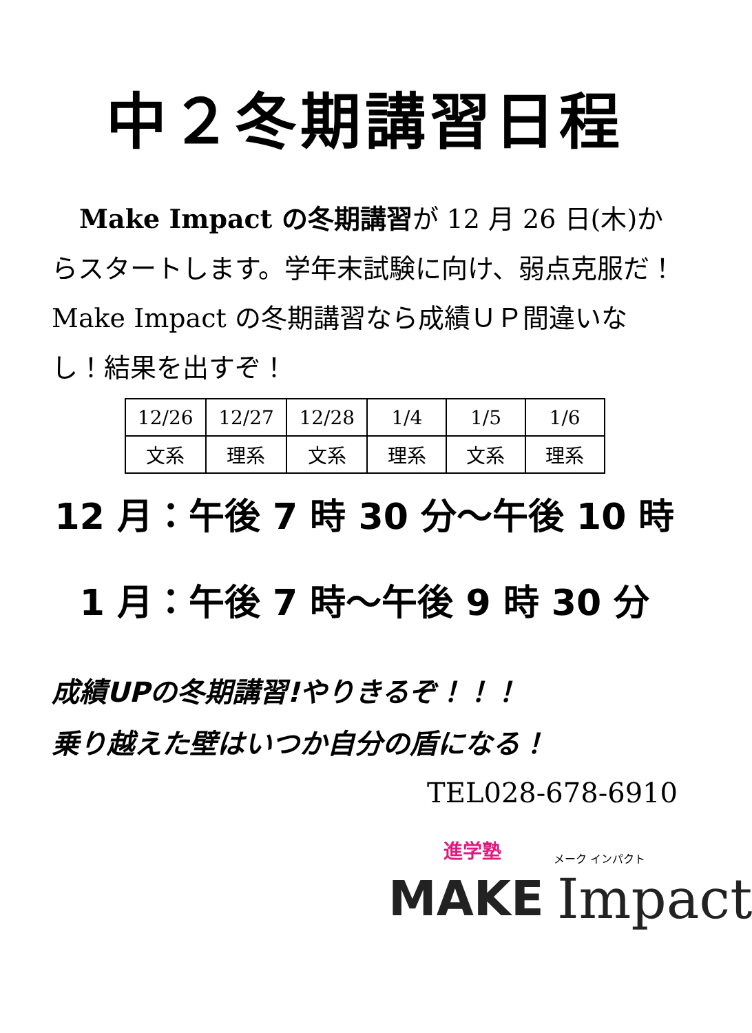中２冬期講習日程
Make Impact の冬期講習が 12 月 26 日(木)からスタートします。学年末試験に向け、弱点克服だ！Make Impact の冬期講習なら成績ＵＰ間違いなし！結果を出すぞ！
| 12/26 | 12/27 | 12/28 | 1/4 | 1/5 | 1/6 |
| 文系 | 理系 | 文系 | 理系 | 文系 | 理系 |
12 月：午後 7 時 30 分～午後 10 時
1 月：午後 7 時～午後 9 時 30 分
成績UPの冬期講習!やりきるぞ！！！
乗り越えた壁はいつか自分の盾になる！
TEL028-678-6910
進学塾
MAKE
メーク インパクト
Impact